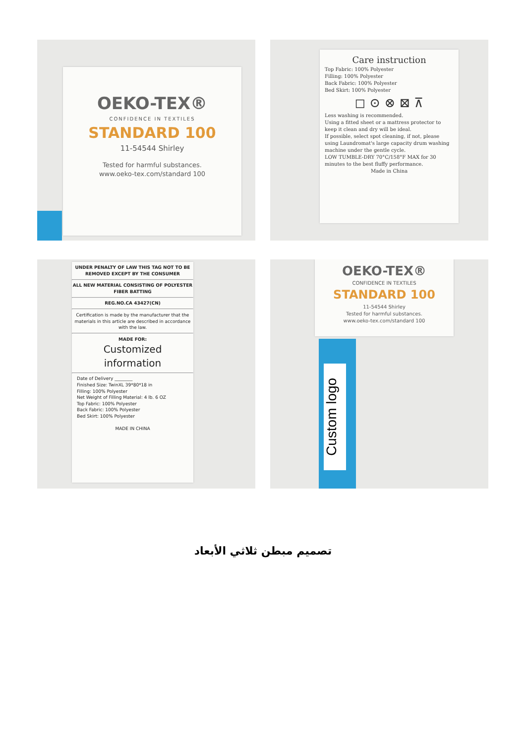OEKO-TEX®
CONFIDENCE IN TEXTILES
STANDARD 100
11-54544 Shirley
Tested for harmful substances.
www.oeko-tex.com/standard 100
Care instruction
Top Fabric: 100% Polyester
Filling: 100% Polyester
Back Fabric: 100% Polyester
Bed Skirt: 100% Polyester
◻ ⊙ ⊗ ⊠ ⊼
Less washing is recommended.
Using a fitted sheet or a mattress protector to keep it clean and dry will be ideal.
If possible, select spot cleaning, if not, please using Laundromat's large capacity drum washing machine under the gentle cycle.
LOW TUMBLE-DRY 70°C/158°F MAX for 30 minutes to the best fluffy performance.
Made in China
UNDER PENALTY OF LAW THIS TAG NOT TO BE REMOVED EXCEPT BY THE CONSUMER
ALL NEW MATERIAL CONSISTING OF POLYESTER FIBER BATTING
REG.NO.CA 43427(CN)
Certification is made by the manufacturer that the materials in this article are described in accordance with the law.
MADE FOR:
Customized
information
Date of Delivery ________
Finished Size: TwinXL 39*80*18 in
Filling: 100% Polyester
Net Weight of Filling Material: 4 lb. 6 OZ
Top Fabric: 100% Polyester
Back Fabric: 100% Polyester
Bed Skirt: 100% Polyester
MADE IN CHINA
Custom logo
OEKO-TEX®
CONFIDENCE IN TEXTILES
STANDARD 100
11-54544 Shirley
Tested for harmful substances.
www.oeko-tex.com/standard 100
تصميم مبطن ثلاثي الأبعاد